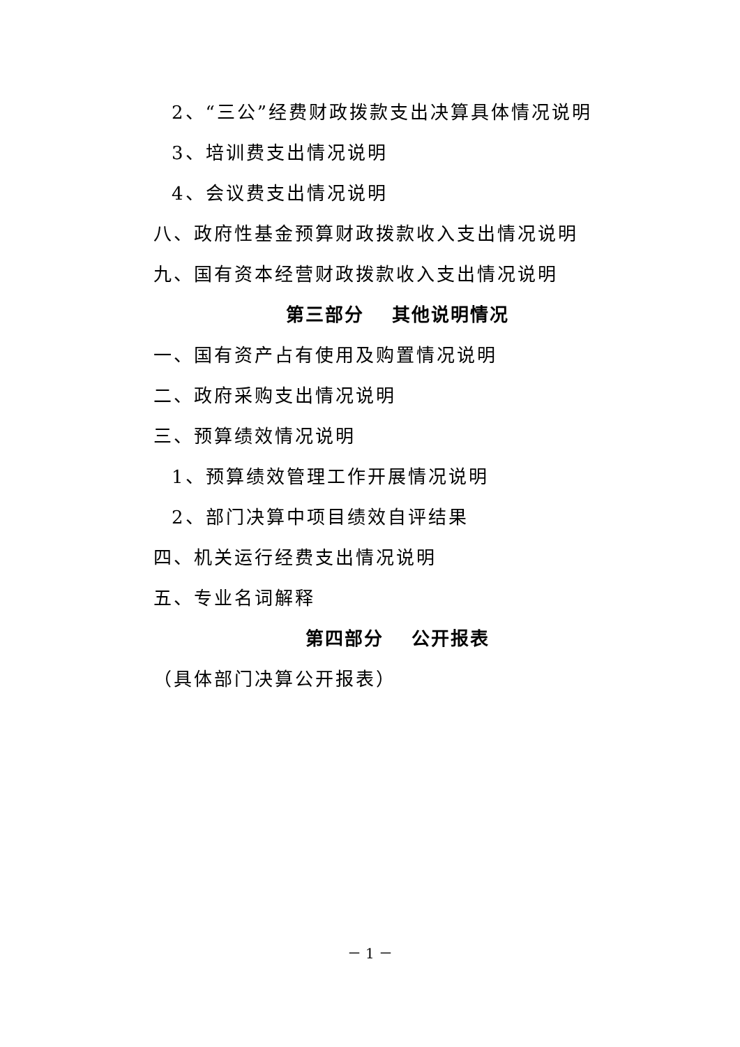2、“三公”经费财政拨款支出决算具体情况说明
3、培训费支出情况说明
4、会议费支出情况说明
八、政府性基金预算财政拨款收入支出情况说明
九、国有资本经营财政拨款收入支出情况说明
第三部分　 其他说明情况
一、国有资产占有使用及购置情况说明
二、政府采购支出情况说明
三、预算绩效情况说明
1、预算绩效管理工作开展情况说明
2、部门决算中项目绩效自评结果
四、机关运行经费支出情况说明
五、专业名词解释
第四部分　 公开报表
（具体部门决算公开报表）
－ 1 －